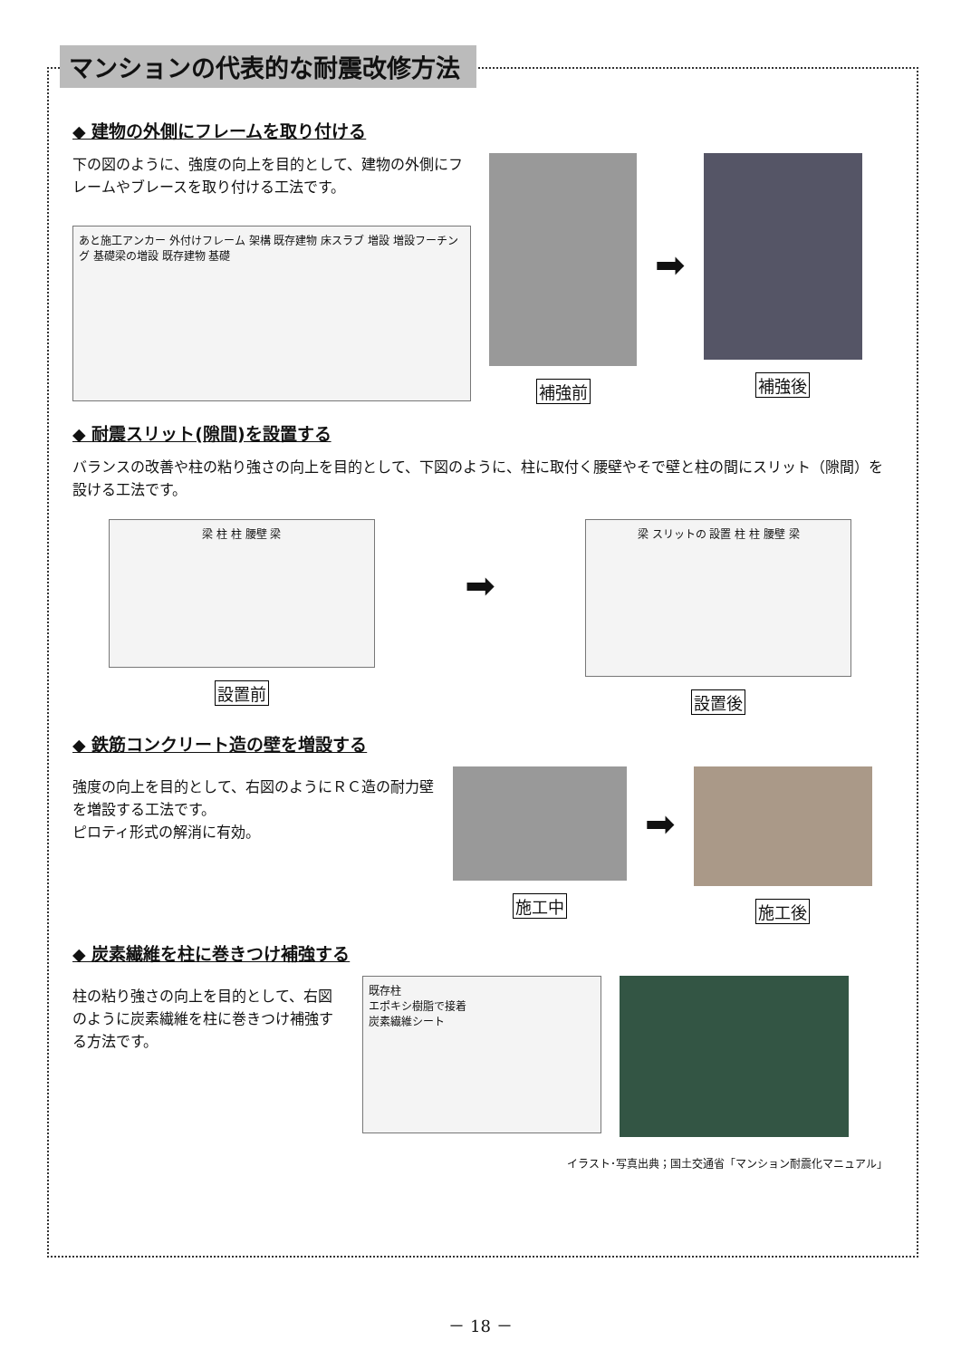マンションの代表的な耐震改修方法
◆ 建物の外側にフレームを取り付ける
下の図のように、強度の向上を目的として、建物の外側にフレームやブレースを取り付ける工法です。
あと施工アンカー 外付けフレーム 架構 既存建物 床スラブ 増設 増設フーチング 基礎梁の増設 既存建物 基礎
補強前
➡
補強後
◆ 耐震スリット(隙間)を設置する
バランスの改善や柱の粘り強さの向上を目的として、下図のように、柱に取付く腰壁やそで壁と柱の間にスリット（隙間）を設ける工法です。
梁 柱 柱 腰壁 梁
設置前
➡
梁 スリットの 設置 柱 柱 腰壁 梁
設置後
◆ 鉄筋コンクリート造の壁を増設する
強度の向上を目的として、右図のようにＲＣ造の耐力壁を増設する工法です。
ピロティ形式の解消に有効。
施工中
➡
施工後
◆ 炭素繊維を柱に巻きつけ補強する
柱の粘り強さの向上を目的として、右図のように炭素繊維を柱に巻きつけ補強する方法です。
既存柱
エポキシ樹脂で接着
炭素繊維シート
イラスト･写真出典；国土交通省「マンション耐震化マニュアル」
－ 18 －